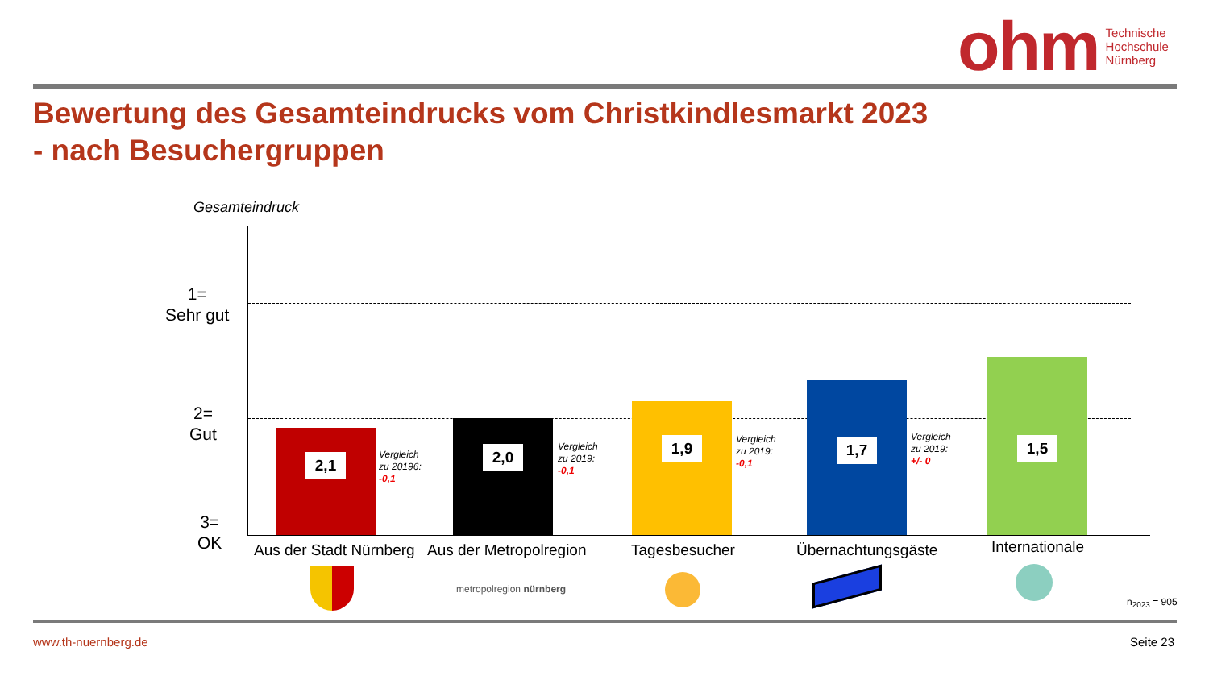ohm Technische
Hochschule
Nürnberg
Bewertung des Gesamteindrucks vom Christkindlesmarkt 2023
- nach Besuchergruppen
Gesamteindruck
1=
Sehr gut
2=
Gut
3=
OK
2,1
Vergleich
zu 20196:
-0,1
2,0
Vergleich
zu 2019:
-0,1
1,9
Vergleich
zu 2019:
-0,1
1,7
Vergleich
zu 2019:
+/- 0
1,5
Aus der Stadt Nürnberg Aus der Metropolregion Tagesbesucher Übernachtungsgäste Internationale
metropolregion nürnberg
n<sub>2023</sub> = 905
www.th-nuernberg.de Seite 23